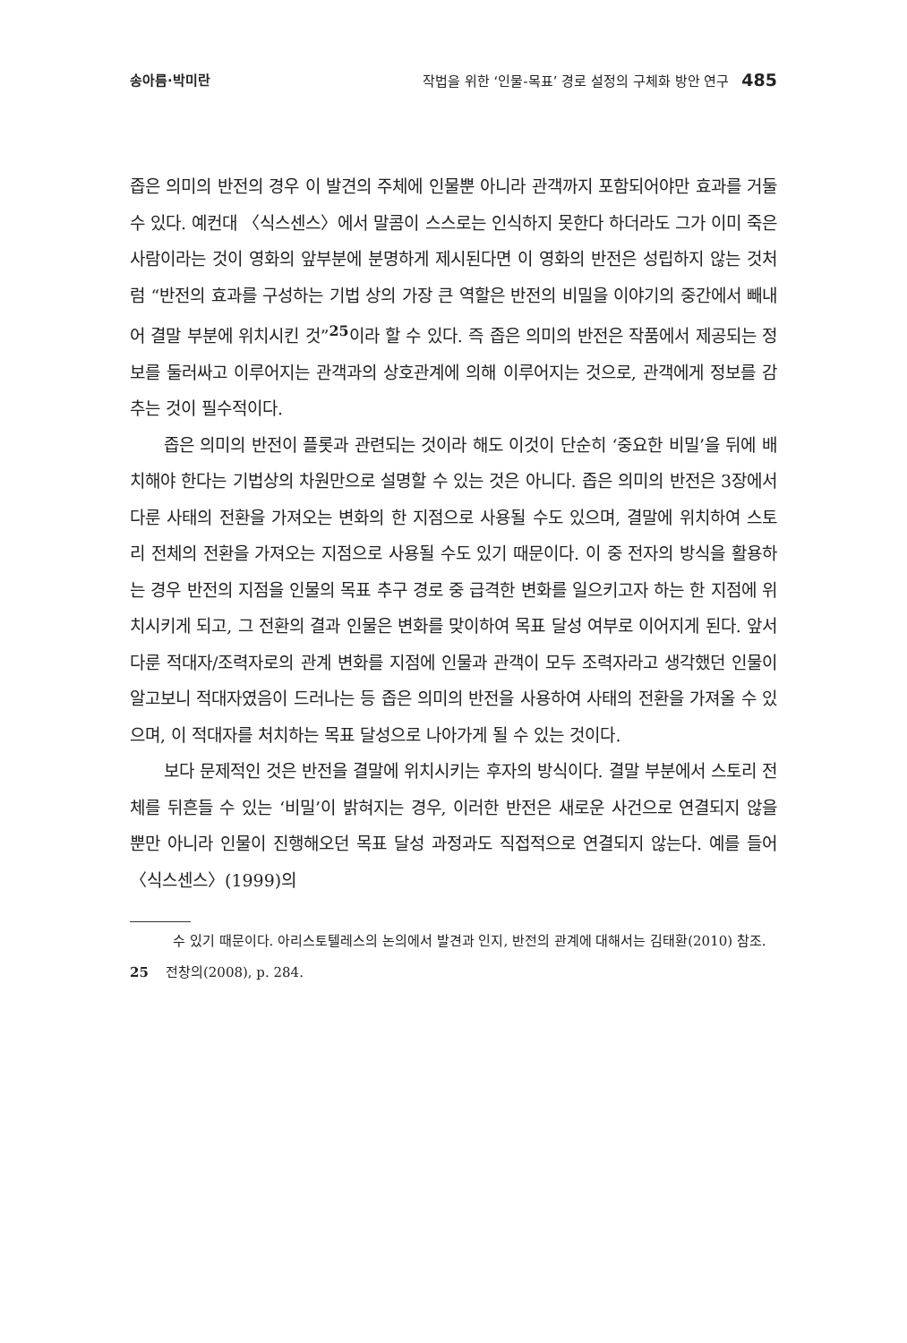송아름·박미란 작법을 위한 ‘인물-목표’ 경로 설정의 구체화 방안 연구 485
좁은 의미의 반전의 경우 이 발견의 주체에 인물뿐 아니라 관객까지 포함되어야만 효과를 거둘 수 있다. 예컨대 〈식스센스〉에서 말콤이 스스로는 인식하지 못한다 하더라도 그가 이미 죽은 사람이라는 것이 영화의 앞부분에 분명하게 제시된다면 이 영화의 반전은 성립하지 않는 것처럼 “반전의 효과를 구성하는 기법 상의 가장 큰 역할은 반전의 비밀을 이야기의 중간에서 빼내어 결말 부분에 위치시킨 것”<sup>25</sup>이라 할 수 있다. 즉 좁은 의미의 반전은 작품에서 제공되는 정보를 둘러싸고 이루어지는 관객과의 상호관계에 의해 이루어지는 것으로, 관객에게 정보를 감추는 것이 필수적이다.
좁은 의미의 반전이 플롯과 관련되는 것이라 해도 이것이 단순히 ‘중요한 비밀’을 뒤에 배치해야 한다는 기법상의 차원만으로 설명할 수 있는 것은 아니다. 좁은 의미의 반전은 3장에서 다룬 사태의 전환을 가져오는 변화의 한 지점으로 사용될 수도 있으며, 결말에 위치하여 스토리 전체의 전환을 가져오는 지점으로 사용될 수도 있기 때문이다. 이 중 전자의 방식을 활용하는 경우 반전의 지점을 인물의 목표 추구 경로 중 급격한 변화를 일으키고자 하는 한 지점에 위치시키게 되고, 그 전환의 결과 인물은 변화를 맞이하여 목표 달성 여부로 이어지게 된다. 앞서 다룬 적대자/조력자로의 관계 변화를 지점에 인물과 관객이 모두 조력자라고 생각했던 인물이 알고보니 적대자였음이 드러나는 등 좁은 의미의 반전을 사용하여 사태의 전환을 가져올 수 있으며, 이 적대자를 처치하는 목표 달성으로 나아가게 될 수 있는 것이다.
보다 문제적인 것은 반전을 결말에 위치시키는 후자의 방식이다. 결말 부분에서 스토리 전체를 뒤흔들 수 있는 ‘비밀’이 밝혀지는 경우, 이러한 반전은 새로운 사건으로 연결되지 않을 뿐만 아니라 인물이 진행해오던 목표 달성 과정과도 직접적으로 연결되지 않는다. 예를 들어 〈식스센스〉(1999)의
수 있기 때문이다. 아리스토텔레스의 논의에서 발견과 인지, 반전의 관계에 대해서는 김태환(2010) 참조.
25 전창의(2008), p. 284.